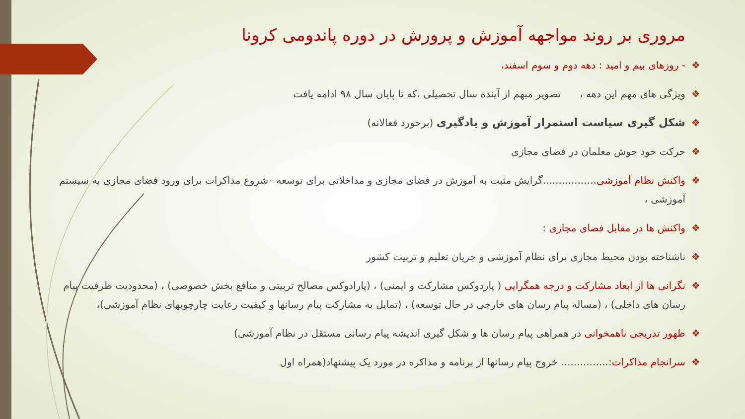مروری بر روند مواجهه آموزش و پرورش در دوره پاندومی کرونا
❖ - روزهای بیم و امید : دهه دوم و سوم اسفند،
❖ ویژگی های مهم این دهه ، تصویر مبهم از آینده سال تحصیلی ،که تا پایان سال ۹۸ ادامه یافت
❖ شکل گیری سیاست استمرار آموزش و یادگیری (برخورد فعالانه)
❖ حرکت خود جوش معلمان در فضای مجازی
❖ واکنش نظام آموزشی.................گرایش مثبت به آموزش در فضای مجازی و مداخلاتی برای توسعه –شروع مذاکرات برای ورود فضای مجازی به سیستم آموزشی ،
❖ واکنش ها در مقابل فضای مجازی :
❖ ناشناخته بودن محیط مجازی برای نظام آموزشی و جریان تعلیم و تربیت کشور
❖ نگرانی ها از ابعاد مشارکت و درجه همگرایی ( پاردوکس مشارکت و ایمنی) ، (پارادوکس مصالح تربیتی و منافع بخش خصوصی) ، (محدودیت ظرفیت پیام رسان های داخلی) ، (مساله پیام رسان های خارجی در حال توسعه) ، (تمایل به مشارکت پیام رسانها و کیفیت رعایت چارچوبهای نظام آموزشی)،
❖ ظهور تدریجی ناهمخوانی در همراهی پیام رسان ها و شکل گیری اندیشه پیام رسانی مستقل در نظام آموزشی)
❖ سرانجام مذاکرات:............... خروج پیام رسانها از برنامه و مذاکره در مورد یک پیشنهاد(همراه اول